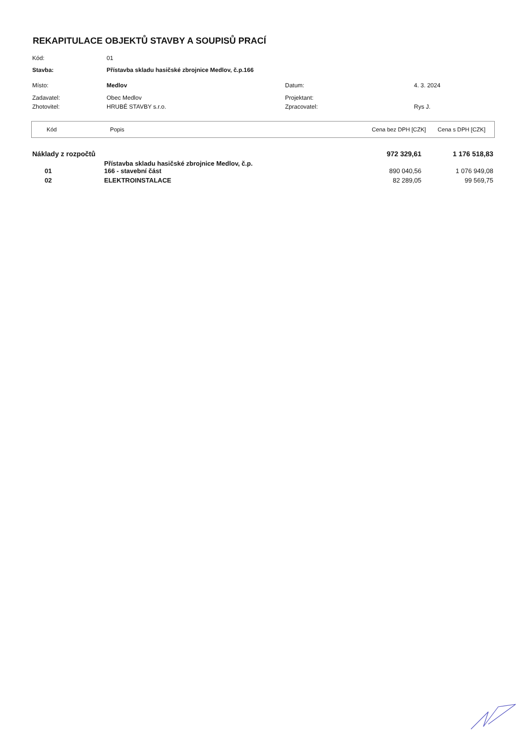REKAPITULACE OBJEKTŮ STAVBY A SOUPISŮ PRACÍ
| Kód: | 01 | | |
| Stavba: | Přístavba skladu hasičské zbrojnice Medlov, č.p.166 | | |
| Místo: | Medlov | Datum: | 4. 3. 2024 |
| Zadavatel: | Obec Medlov | Projektant: | |
| Zhotovitel: | HRUBÉ STAVBY s.r.o. | Zpracovatel: | Rys J. |
| Kód | Popis | Cena bez DPH [CZK] | Cena s DPH [CZK] |
| Náklady z rozpočtů | | 972 329,61 | 1 176 518,83 |
| 01 | Přístavba skladu hasičské zbrojnice Medlov, č.p. 166 - stavební část | 890 040,56 | 1 076 949,08 |
| 02 | ELEKTROINSTALACE | 82 289,05 | 99 569,75 |